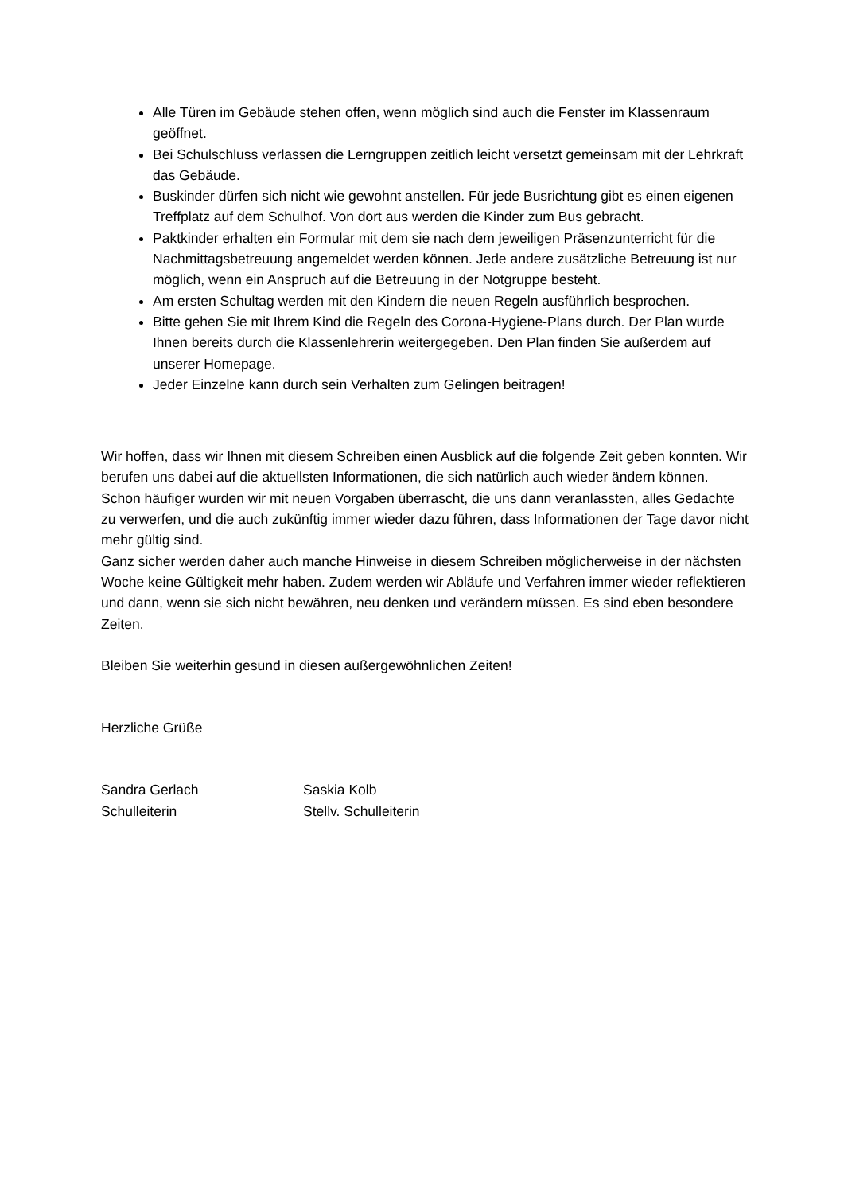Alle Türen im Gebäude stehen offen, wenn möglich sind auch die Fenster im Klassenraum geöffnet.
Bei Schulschluss verlassen die Lerngruppen zeitlich leicht versetzt gemeinsam mit der Lehrkraft das Gebäude.
Buskinder dürfen sich nicht wie gewohnt anstellen. Für jede Busrichtung gibt es einen eigenen Treffplatz auf dem Schulhof. Von dort aus werden die Kinder zum Bus gebracht.
Paktkinder erhalten ein Formular mit dem sie nach dem jeweiligen Präsenzunterricht für die Nachmittagsbetreuung angemeldet werden können. Jede andere zusätzliche Betreuung ist nur möglich, wenn ein Anspruch auf die Betreuung in der Notgruppe besteht.
Am ersten Schultag werden mit den Kindern die neuen Regeln ausführlich besprochen.
Bitte gehen Sie mit Ihrem Kind die Regeln des Corona-Hygiene-Plans durch. Der Plan wurde Ihnen bereits durch die Klassenlehrerin weitergegeben. Den Plan finden Sie außerdem auf unserer Homepage.
Jeder Einzelne kann durch sein Verhalten zum Gelingen beitragen!
Wir hoffen, dass wir Ihnen mit diesem Schreiben einen Ausblick auf die folgende Zeit geben konnten. Wir berufen uns dabei auf die aktuellsten Informationen, die sich natürlich auch wieder ändern können. Schon häufiger wurden wir mit neuen Vorgaben überrascht, die uns dann veranlassten, alles Gedachte zu verwerfen, und die auch zukünftig immer wieder dazu führen, dass Informationen der Tage davor nicht mehr gültig sind.
Ganz sicher werden daher auch manche Hinweise in diesem Schreiben möglicherweise in der nächsten Woche keine Gültigkeit mehr haben. Zudem werden wir Abläufe und Verfahren immer wieder reflektieren und dann, wenn sie sich nicht bewähren, neu denken und verändern müssen. Es sind eben besondere Zeiten.
Bleiben Sie weiterhin gesund in diesen außergewöhnlichen Zeiten!
Herzliche Grüße
Sandra Gerlach
Schulleiterin
Saskia Kolb
Stellv. Schulleiterin